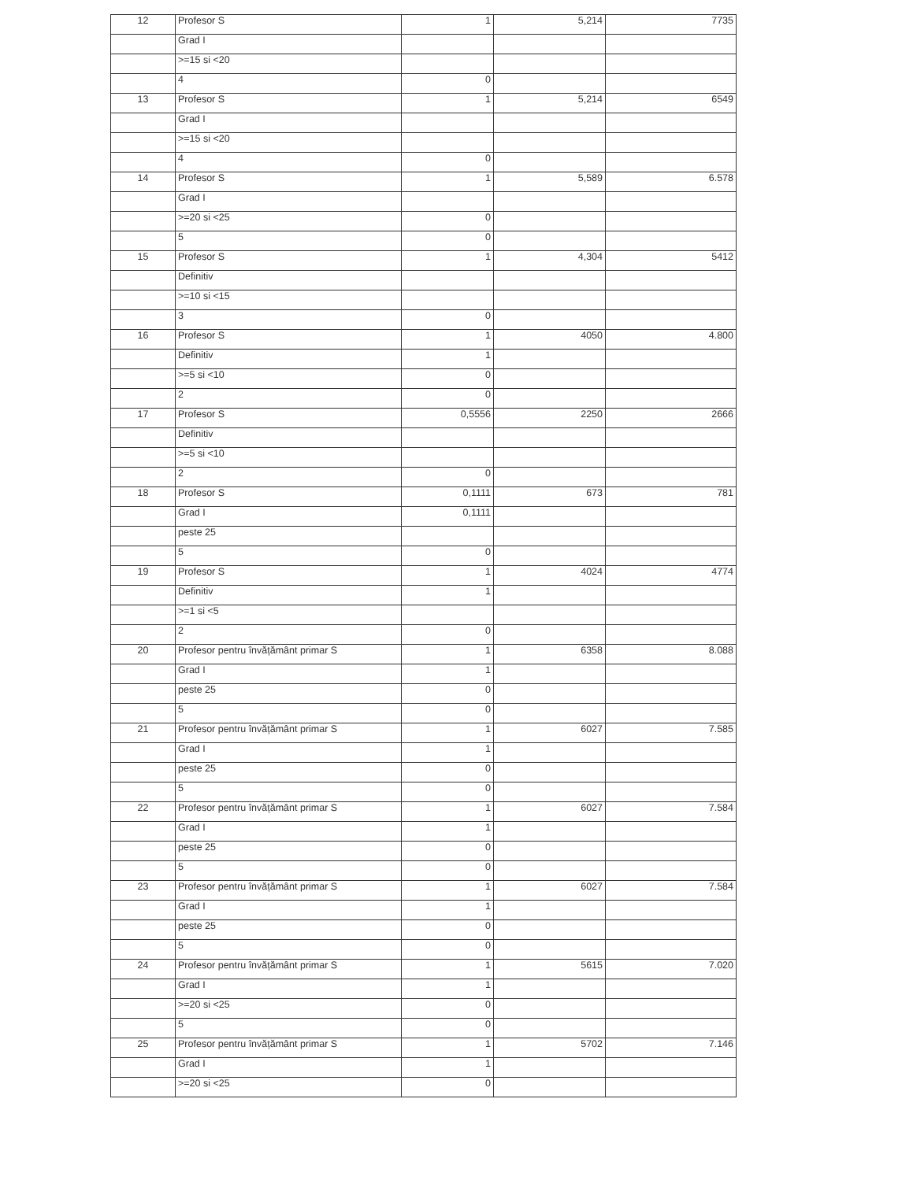| 12 | Profesor S | 1 | 5,214 | 7735 |
| | Grad I | | | |
| | >=15 si <20 | | | |
| | 4 | 0 | | |
| 13 | Profesor S | 1 | 5,214 | 6549 |
| | Grad I | | | |
| | >=15 si <20 | | | |
| | 4 | 0 | | |
| 14 | Profesor S | 1 | 5,589 | 6.578 |
| | Grad I | | | |
| | >=20 si <25 | 0 | | |
| | 5 | 0 | | |
| 15 | Profesor S | 1 | 4,304 | 5412 |
| | Definitiv | | | |
| | >=10 si <15 | | | |
| | 3 | 0 | | |
| 16 | Profesor S | 1 | 4050 | 4.800 |
| | Definitiv | 1 | | |
| | >=5 si <10 | 0 | | |
| | 2 | 0 | | |
| 17 | Profesor S | 0,5556 | 2250 | 2666 |
| | Definitiv | | | |
| | >=5 si <10 | | | |
| | 2 | 0 | | |
| 18 | Profesor S | 0,1111 | 673 | 781 |
| | Grad I | 0,1111 | | |
| | peste 25 | | | |
| | 5 | 0 | | |
| 19 | Profesor S | 1 | 4024 | 4774 |
| | Definitiv | 1 | | |
| | >=1 si <5 | | | |
| | 2 | 0 | | |
| 20 | Profesor pentru învățământ primar S | 1 | 6358 | 8.088 |
| | Grad I | 1 | | |
| | peste 25 | 0 | | |
| | 5 | 0 | | |
| 21 | Profesor pentru învățământ primar S | 1 | 6027 | 7.585 |
| | Grad I | 1 | | |
| | peste 25 | 0 | | |
| | 5 | 0 | | |
| 22 | Profesor pentru învățământ primar S | 1 | 6027 | 7.584 |
| | Grad I | 1 | | |
| | peste 25 | 0 | | |
| | 5 | 0 | | |
| 23 | Profesor pentru învățământ primar S | 1 | 6027 | 7.584 |
| | Grad I | 1 | | |
| | peste 25 | 0 | | |
| | 5 | 0 | | |
| 24 | Profesor pentru învățământ primar S | 1 | 5615 | 7.020 |
| | Grad I | 1 | | |
| | >=20 si <25 | 0 | | |
| | 5 | 0 | | |
| 25 | Profesor pentru învățământ primar S | 1 | 5702 | 7.146 |
| | Grad I | 1 | | |
| | >=20 si <25 | 0 | | |